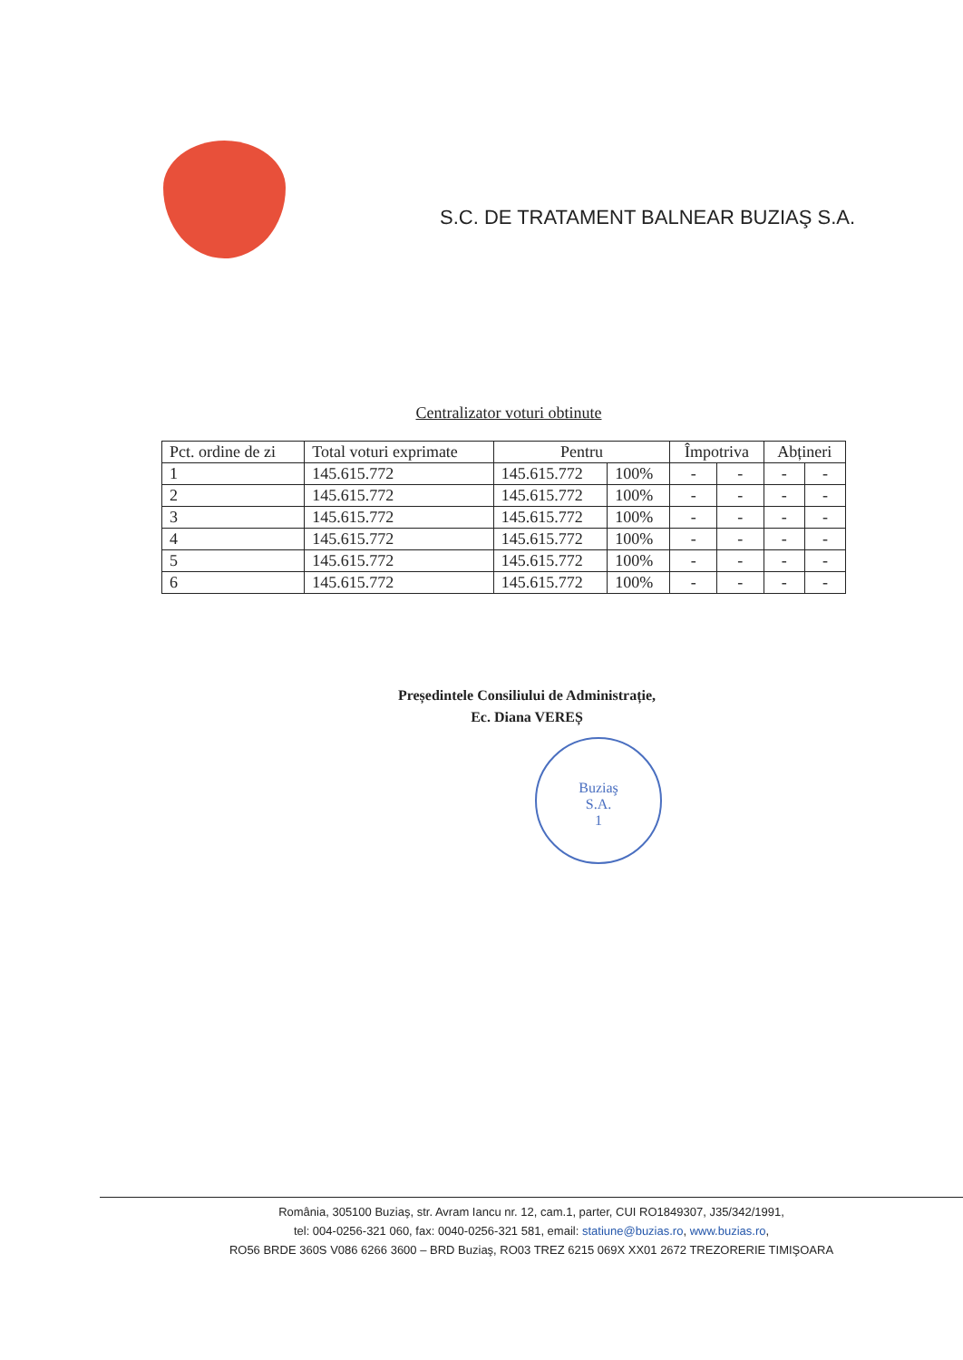S.C. DE TRATAMENT BALNEAR BUZIAŞ S.A.
Centralizator voturi obtinute
| Pct. ordine de zi | Total voturi exprimate | Pentru | | Împotriva | | Abțineri | |
| --- | --- | --- | --- | --- | --- | --- | --- |
| 1 | 145.615.772 | 145.615.772 | 100% | - | - | - | - |
| 2 | 145.615.772 | 145.615.772 | 100% | - | - | - | - |
| 3 | 145.615.772 | 145.615.772 | 100% | - | - | - | - |
| 4 | 145.615.772 | 145.615.772 | 100% | - | - | - | - |
| 5 | 145.615.772 | 145.615.772 | 100% | - | - | - | - |
| 6 | 145.615.772 | 145.615.772 | 100% | - | - | - | - |
Președintele Consiliului de Administrație,
Ec. Diana VEREȘ
Buziaş
S.A.
1
România, 305100 Buziaş, str. Avram Iancu nr. 12, cam.1, parter, CUI RO1849307, J35/342/1991,
tel: 004-0256-321 060, fax: 0040-0256-321 581, email: statiune@buzias.ro, www.buzias.ro,
RO56 BRDE 360S V086 6266 3600 – BRD Buziaş, RO03 TREZ 6215 069X XX01 2672 TREZORERIE TIMIŞOARA